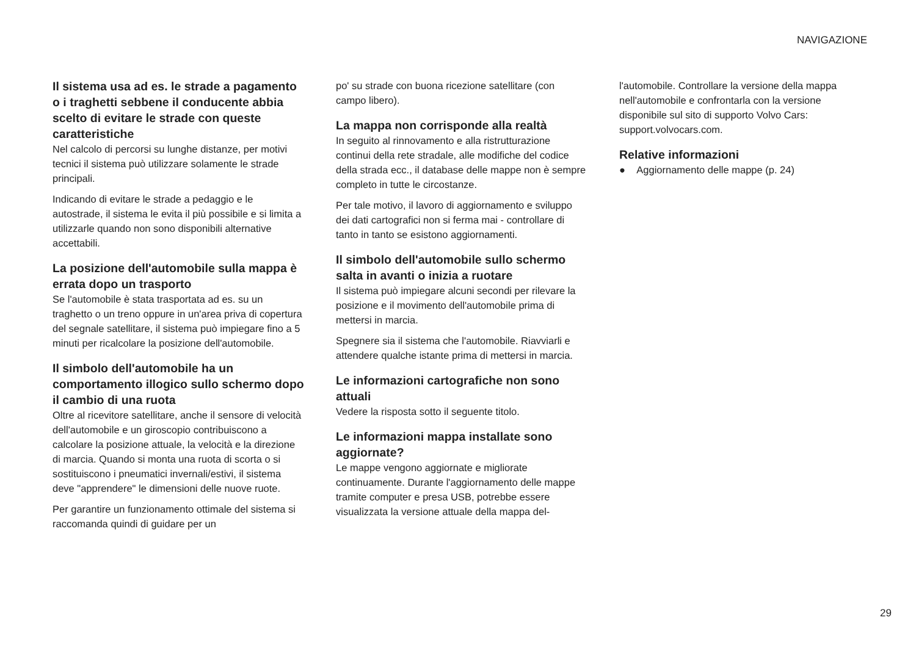NAVIGAZIONE
Il sistema usa ad es. le strade a pagamento o i traghetti sebbene il conducente abbia scelto di evitare le strade con queste caratteristiche
Nel calcolo di percorsi su lunghe distanze, per motivi tecnici il sistema può utilizzare solamente le strade principali.
Indicando di evitare le strade a pedaggio e le autostrade, il sistema le evita il più possibile e si limita a utilizzarle quando non sono disponibili alternative accettabili.
La posizione dell'automobile sulla mappa è errata dopo un trasporto
Se l'automobile è stata trasportata ad es. su un traghetto o un treno oppure in un'area priva di copertura del segnale satellitare, il sistema può impiegare fino a 5 minuti per ricalcolare la posizione dell'automobile.
Il simbolo dell'automobile ha un comportamento illogico sullo schermo dopo il cambio di una ruota
Oltre al ricevitore satellitare, anche il sensore di velocità dell'automobile e un giroscopio contribuiscono a calcolare la posizione attuale, la velocità e la direzione di marcia. Quando si monta una ruota di scorta o si sostituiscono i pneumatici invernali/estivi, il sistema deve "apprendere" le dimensioni delle nuove ruote.
Per garantire un funzionamento ottimale del sistema si raccomanda quindi di guidare per un
po' su strade con buona ricezione satellitare (con campo libero).
La mappa non corrisponde alla realtà
In seguito al rinnovamento e alla ristrutturazione continui della rete stradale, alle modifiche del codice della strada ecc., il database delle mappe non è sempre completo in tutte le circostanze.
Per tale motivo, il lavoro di aggiornamento e sviluppo dei dati cartografici non si ferma mai - controllare di tanto in tanto se esistono aggiornamenti.
Il simbolo dell'automobile sullo schermo salta in avanti o inizia a ruotare
Il sistema può impiegare alcuni secondi per rilevare la posizione e il movimento dell'automobile prima di mettersi in marcia.
Spegnere sia il sistema che l'automobile. Riavviarli e attendere qualche istante prima di mettersi in marcia.
Le informazioni cartografiche non sono attuali
Vedere la risposta sotto il seguente titolo.
Le informazioni mappa installate sono aggiornate?
Le mappe vengono aggiornate e migliorate continuamente. Durante l'aggiornamento delle mappe tramite computer e presa USB, potrebbe essere visualizzata la versione attuale della mappa del-
l'automobile. Controllare la versione della mappa nell'automobile e confrontarla con la versione disponibile sul sito di supporto Volvo Cars: support.volvocars.com.
Relative informazioni
● Aggiornamento delle mappe (p. 24)
29